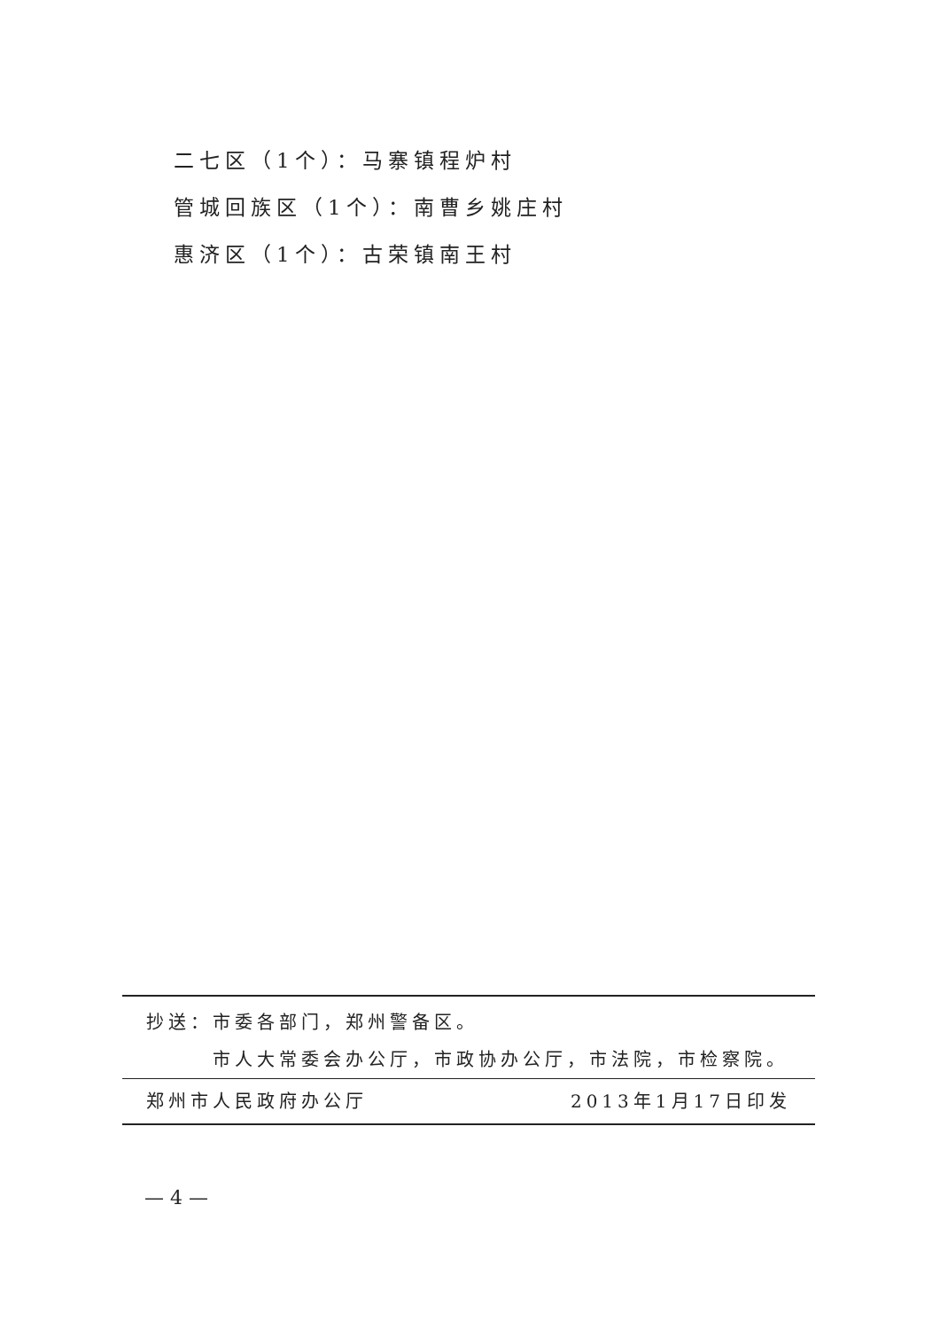二七区（1个）：马寨镇程炉村
管城回族区（1个）：南曹乡姚庄村
惠济区（1个）：古荣镇南王村
抄送：市委各部门，郑州警备区。
市人大常委会办公厅，市政协办公厅，市法院，市检察院。
郑州市人民政府办公厅 2013年1月17日印发
— 4 —